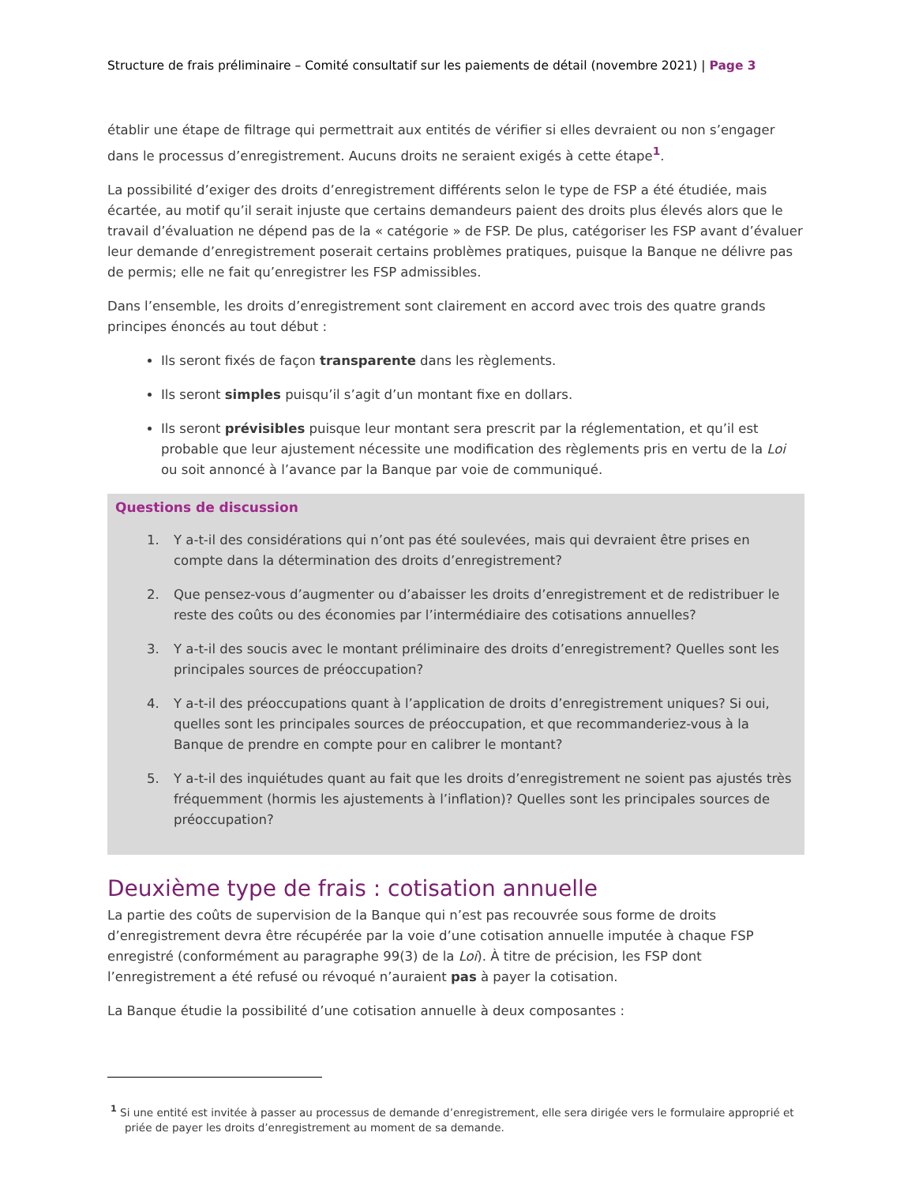Structure de frais préliminaire – Comité consultatif sur les paiements de détail (novembre 2021) | Page 3
établir une étape de filtrage qui permettrait aux entités de vérifier si elles devraient ou non s’engager dans le processus d’enregistrement. Aucuns droits ne seraient exigés à cette étape<sup>1</sup>.
La possibilité d’exiger des droits d’enregistrement différents selon le type de FSP a été étudiée, mais écartée, au motif qu’il serait injuste que certains demandeurs paient des droits plus élevés alors que le travail d’évaluation ne dépend pas de la « catégorie » de FSP. De plus, catégoriser les FSP avant d’évaluer leur demande d’enregistrement poserait certains problèmes pratiques, puisque la Banque ne délivre pas de permis; elle ne fait qu’enregistrer les FSP admissibles.
Dans l’ensemble, les droits d’enregistrement sont clairement en accord avec trois des quatre grands principes énoncés au tout début :
Ils seront fixés de façon transparente dans les règlements.
Ils seront simples puisqu’il s’agit d’un montant fixe en dollars.
Ils seront prévisibles puisque leur montant sera prescrit par la réglementation, et qu’il est probable que leur ajustement nécessite une modification des règlements pris en vertu de la Loi ou soit annoncé à l’avance par la Banque par voie de communiqué.
Questions de discussion
1. Y a-t-il des considérations qui n’ont pas été soulevées, mais qui devraient être prises en compte dans la détermination des droits d’enregistrement?
2. Que pensez-vous d’augmenter ou d’abaisser les droits d’enregistrement et de redistribuer le reste des coûts ou des économies par l’intermédiaire des cotisations annuelles?
3. Y a-t-il des soucis avec le montant préliminaire des droits d’enregistrement? Quelles sont les principales sources de préoccupation?
4. Y a-t-il des préoccupations quant à l’application de droits d’enregistrement uniques? Si oui, quelles sont les principales sources de préoccupation, et que recommanderiez-vous à la Banque de prendre en compte pour en calibrer le montant?
5. Y a-t-il des inquiétudes quant au fait que les droits d’enregistrement ne soient pas ajustés très fréquemment (hormis les ajustements à l’inflation)? Quelles sont les principales sources de préoccupation?
Deuxième type de frais : cotisation annuelle
La partie des coûts de supervision de la Banque qui n’est pas recouvrée sous forme de droits d’enregistrement devra être récupérée par la voie d’une cotisation annuelle imputée à chaque FSP enregistré (conformément au paragraphe 99(3) de la Loi). À titre de précision, les FSP dont l’enregistrement a été refusé ou révoqué n’auraient pas à payer la cotisation.
La Banque étudie la possibilité d’une cotisation annuelle à deux composantes :
<sup>1</sup> Si une entité est invitée à passer au processus de demande d’enregistrement, elle sera dirigée vers le formulaire approprié et priée de payer les droits d’enregistrement au moment de sa demande.